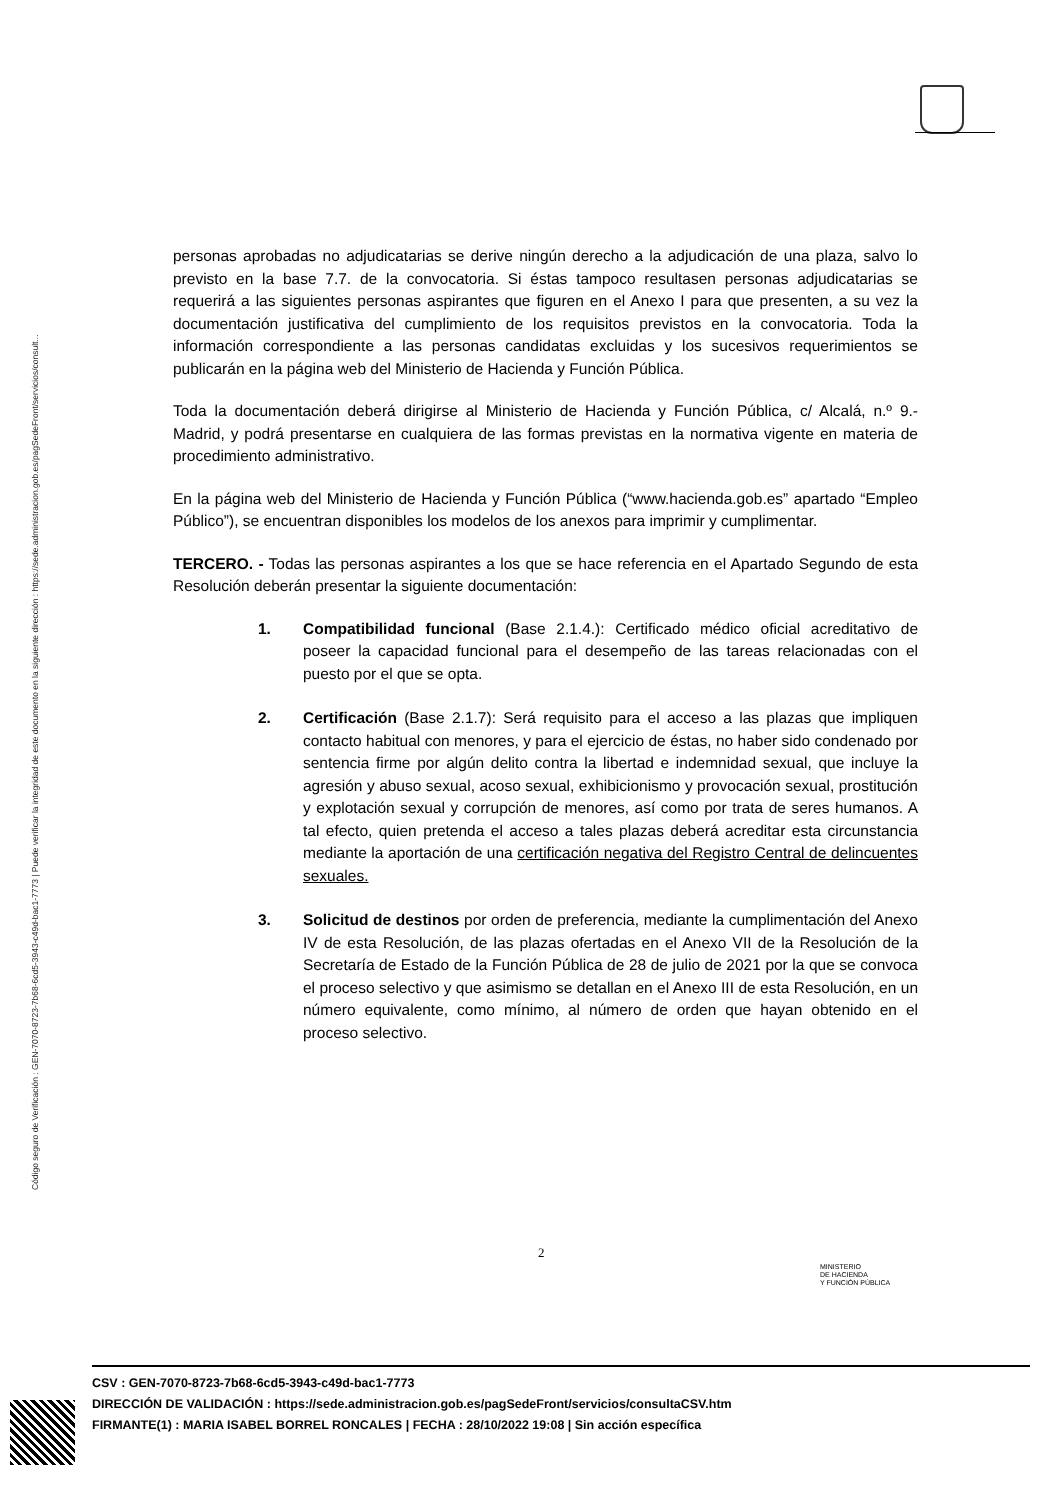Código seguro de Verificación : GEN-7070-8723-7b68-6cd5-3943-c49d-bac1-7773 | Puede verificar la integridad de este documento en la siguiente dirección : https://sede.administracion.gob.es/pagSedeFront/servicios/consult...
personas aprobadas no adjudicatarias se derive ningún derecho a la adjudicación de una plaza, salvo lo previsto en la base 7.7. de la convocatoria. Si éstas tampoco resultasen personas adjudicatarias se requerirá a las siguientes personas aspirantes que figuren en el Anexo I para que presenten, a su vez la documentación justificativa del cumplimiento de los requisitos previstos en la convocatoria. Toda la información correspondiente a las personas candidatas excluidas y los sucesivos requerimientos se publicarán en la página web del Ministerio de Hacienda y Función Pública.
Toda la documentación deberá dirigirse al Ministerio de Hacienda y Función Pública, c/ Alcalá, n.º 9.- Madrid, y podrá presentarse en cualquiera de las formas previstas en la normativa vigente en materia de procedimiento administrativo.
En la página web del Ministerio de Hacienda y Función Pública (“www.hacienda.gob.es” apartado “Empleo Público”), se encuentran disponibles los modelos de los anexos para imprimir y cumplimentar.
TERCERO. - Todas las personas aspirantes a los que se hace referencia en el Apartado Segundo de esta Resolución deberán presentar la siguiente documentación:
1. Compatibilidad funcional (Base 2.1.4.): Certificado médico oficial acreditativo de poseer la capacidad funcional para el desempeño de las tareas relacionadas con el puesto por el que se opta.
2. Certificación (Base 2.1.7): Será requisito para el acceso a las plazas que impliquen contacto habitual con menores, y para el ejercicio de éstas, no haber sido condenado por sentencia firme por algún delito contra la libertad e indemnidad sexual, que incluye la agresión y abuso sexual, acoso sexual, exhibicionismo y provocación sexual, prostitución y explotación sexual y corrupción de menores, así como por trata de seres humanos. A tal efecto, quien pretenda el acceso a tales plazas deberá acreditar esta circunstancia mediante la aportación de una certificación negativa del Registro Central de delincuentes sexuales.
3. Solicitud de destinos por orden de preferencia, mediante la cumplimentación del Anexo IV de esta Resolución, de las plazas ofertadas en el Anexo VII de la Resolución de la Secretaría de Estado de la Función Pública de 28 de julio de 2021 por la que se convoca el proceso selectivo y que asimismo se detallan en el Anexo III de esta Resolución, en un número equivalente, como mínimo, al número de orden que hayan obtenido en el proceso selectivo.
2
MINISTERIO
DE HACIENDA
Y FUNCIÓN PÚBLICA
CSV : GEN-7070-8723-7b68-6cd5-3943-c49d-bac1-7773
DIRECCIÓN DE VALIDACIÓN : https://sede.administracion.gob.es/pagSedeFront/servicios/consultaCSV.htm
FIRMANTE(1) : MARIA ISABEL BORREL RONCALES | FECHA : 28/10/2022 19:08 | Sin acción específica